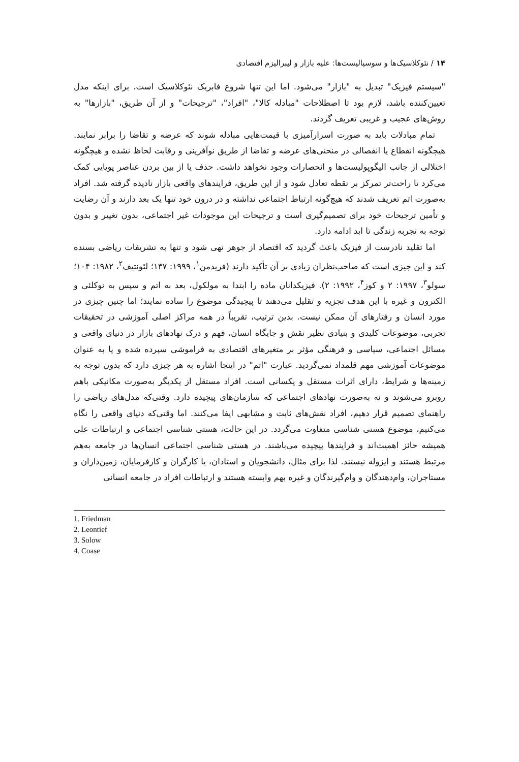۱۴ / نئوکلاسیک‌ها و سوسیالیست‌ها: علیه بازار و لیبرالیزم اقتصادی
"سیستم فیزیک" تبدیل به "بازار" می‌شود. اما این تنها شروع فابریک نئوکلاسیک است. برای اینکه مدل تعیین‌کننده باشد، لازم بود تا اصطلاحات "مبادله کالا"، "افراد"، "ترجیحات" و از آن طریق، "بازارها" به روش‌های عجیب و غریبی تعریف گردند.
تمام مبادلات باید به صورت اسرارآمیزی با قیمت‌هایی مبادله شوند که عرضه و تقاضا را برابر نمایند. هیچگونه انقطاع یا انفصالی در منحنی‌های عرضه و تقاضا از طریق نوآفرینی و رقابت لحاظ نشده و هیچگونه اختلالی از جانب الیگوپولیست‌ها و انحصارات وجود نخواهد داشت. حذف یا از بین بردن عناصر پویایی کمک می‌کرد تا راحت‌تر تمرکز بر نقطه تعادل شود و از این طریق، فرایندهای واقعی بازار نادیده گرفته شد. افراد به‌صورت اتم تعریف شدند که هیچ‌گونه ارتباط اجتماعی نداشته و در درون خود تنها یک بعد دارند و آن رضایت و تأمین ترجیحات خود برای تصمیم‌گیری است و ترجیحات این موجودات غیر اجتماعی، بدون تغییر و بدون توجه به تجربه زندگی تا ابد ادامه دارد.
اما تقلید نادرست از فیزیک باعث گردید که اقتصاد از جوهر تهی شود و تنها به تشریفات ریاضی بسنده کند و این چیزی است که صاحب‌نظران زیادی بر آن تأکید دارند (فریدمن<sup>۱</sup>، ۱۹۹۹: ۱۳۷؛ لئونتیف<sup>۲</sup>، ۱۹۸۲: ۱۰۴؛ سولو<sup>۳</sup>، ۱۹۹۷: ۲ و کوز<sup>۴</sup>، ۱۹۹۲: ۲). فیزیکدانان ماده را ابتدا به مولکول، بعد به اتم و سپس به نوکلئی و الکترون و غیره با این هدف تجزیه و تقلیل می‌دهند تا پیچیدگی موضوع را ساده نمایند؛ اما چنین چیزی در مورد انسان و رفتارهای آن ممکن نیست. بدین ترتیب، تقریباً در همه مراکز اصلی آموزشی در تحقیقات تجربی، موضوعات کلیدی و بنیادی نظیر نقش و جایگاه انسان، فهم و درک نهادهای بازار در دنیای واقعی و مسائل اجتماعی، سیاسی و فرهنگی مؤثر بر متغیرهای اقتصادی به فراموشی سپرده شده و یا به عنوان موضوعات آموزشی مهم قلمداد نمی‌گردید. عبارت "اتم" در اینجا اشاره به هر چیزی دارد که بدون توجه به زمینه‌ها و شرایط، دارای اثرات مستقل و یکسانی است. افراد مستقل از یکدیگر به‌صورت مکانیکی باهم روبرو می‌شوند و نه به‌صورت نهادهای اجتماعی که سازمان‌های پیچیده دارد. وقتی‌که مدل‌های ریاضی را راهنمای تصمیم قرار دهیم، افراد نقش‌های ثابت و مشابهی ایفا می‌کنند. اما وقتی‌که دنیای واقعی را نگاه می‌کنیم، موضوع هستی شناسی متفاوت می‌گردد. در این حالت، هستی شناسی اجتماعی و ارتباطات علی همیشه حائز اهمیت‌اند و فرایندها پیچیده می‌باشند. در هستی شناسی اجتماعی انسان‌ها در جامعه به‌هم مرتبط هستند و ایزوله نیستند. لذا برای مثال، دانشجویان و استادان، یا کارگران و کارفرمایان، زمین‌داران و مستاجران، وام‌دهندگان و وام‌گیرندگان و غیره بهم وابسته هستند و ارتباطات افراد در جامعه انسانی
1. Friedman
2. Leontief
3. Solow
4. Coase